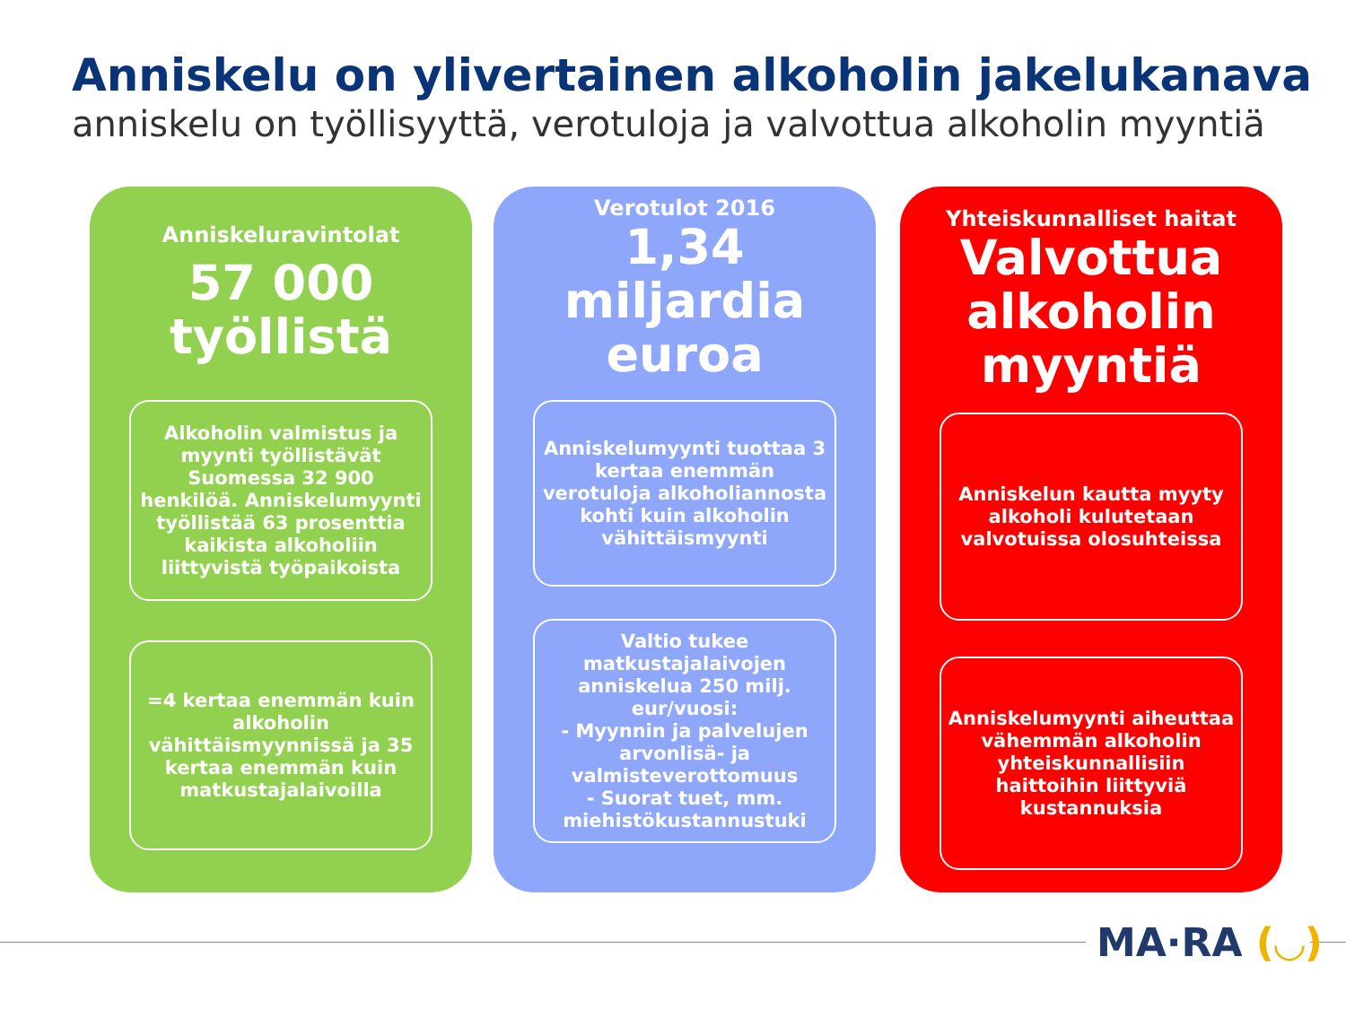Anniskelu on ylivertainen alkoholin jakelukanava
anniskelu on työllisyyttä, verotuloja ja valvottua alkoholin myyntiä
Anniskeluravintolat
57 000
työllistä
Alkoholin valmistus ja myynti työllistävät Suomessa 32 900 henkilöä. Anniskelumyynti työllistää 63 prosenttia kaikista alkoholiin liittyvistä työpaikoista
=4 kertaa enemmän kuin alkoholin vähittäismyynnissä ja 35 kertaa enemmän kuin matkustajalaivoilla
Verotulot 2016
1,34
miljardia
euroa
Anniskelumyynti tuottaa 3 kertaa enemmän verotuloja alkoholiannosta kohti kuin alkoholin vähittäismyynti
Valtio tukee matkustajalaivojen anniskelua 250 milj. eur/vuosi:
- Myynnin ja palvelujen arvonlisä- ja valmisteverottomuus
- Suorat tuet, mm. miehistökustannustuki
Yhteiskunnalliset haitat
Valvottua
alkoholin
myyntiä
Anniskelun kautta myyty alkoholi kulutetaan valvotuissa olosuhteissa
Anniskelumyynti aiheuttaa vähemmän alkoholin yhteiskunnallisiin haittoihin liittyviä kustannuksia
MA·RA (◡)